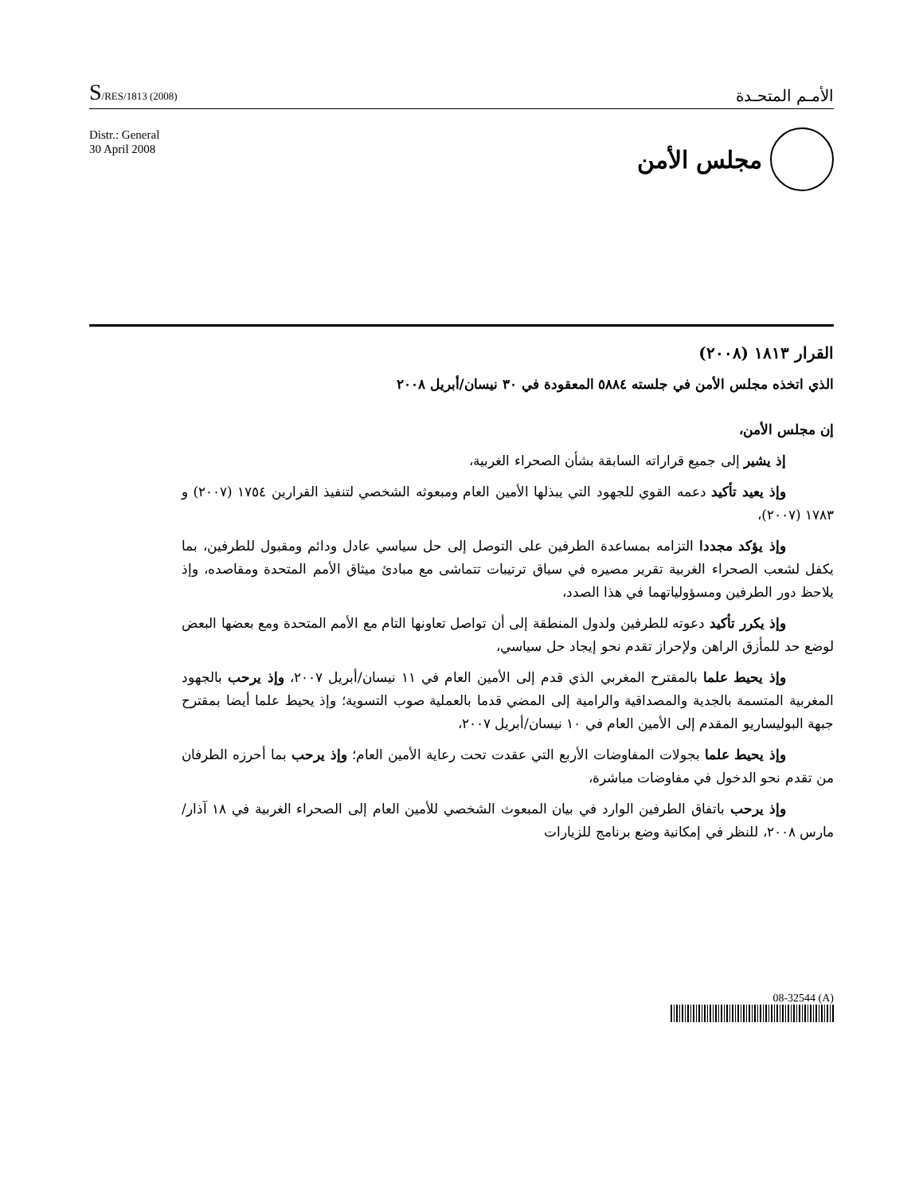S/RES/1813 (2008)
الأمـم المتحـدة
Distr.: General
30 April 2008
مجلس الأمن
القرار ١٨١٣ (٢٠٠٨)
الذي اتخذه مجلس الأمن في جلسته ٥٨٨٤ المعقودة في ٣٠ نيسان/أبريل ٢٠٠٨
إن مجلس الأمن،
إذ يشير إلى جميع قراراته السابقة بشأن الصحراء الغربية،
وإذ يعيد تأكيد دعمه القوي للجهود التي يبذلها الأمين العام ومبعوثه الشخصي لتنفيذ القرارين ١٧٥٤ (٢٠٠٧) و ١٧٨٣ (٢٠٠٧)،
وإذ يؤكد مجددا التزامه بمساعدة الطرفين على التوصل إلى حل سياسي عادل ودائم ومقبول للطرفين، بما يكفل لشعب الصحراء الغربية تقرير مصيره في سياق ترتيبات تتماشى مع مبادئ ميثاق الأمم المتحدة ومقاصده، وإذ يلاحظ دور الطرفين ومسؤولياتهما في هذا الصدد،
وإذ يكرر تأكيد دعوته للطرفين ولدول المنطقة إلى أن تواصل تعاونها التام مع الأمم المتحدة ومع بعضها البعض لوضع حد للمأزق الراهن ولإحراز تقدم نحو إيجاد حل سياسي،
وإذ يحيط علما بالمقترح المغربي الذي قدم إلى الأمين العام في ١١ نيسان/أبريل ٢٠٠٧، وإذ يرحب بالجهود المغربية المتسمة بالجدية والمصداقية والرامية إلى المضي قدما بالعملية صوب التسوية؛ وإذ يحيط علما أيضا بمقترح جبهة البوليساريو المقدم إلى الأمين العام في ١٠ نيسان/أبريل ٢٠٠٧،
وإذ يحيط علما بجولات المفاوضات الأربع التي عقدت تحت رعاية الأمين العام؛ وإذ يرحب بما أحرزه الطرفان من تقدم نحو الدخول في مفاوضات مباشرة،
وإذ يرحب باتفاق الطرفين الوارد في بيان المبعوث الشخصي للأمين العام إلى الصحراء الغربية في ١٨ آذار/مارس ٢٠٠٨، للنظر في إمكانية وضع برنامج للزيارات
08-32544 (A)